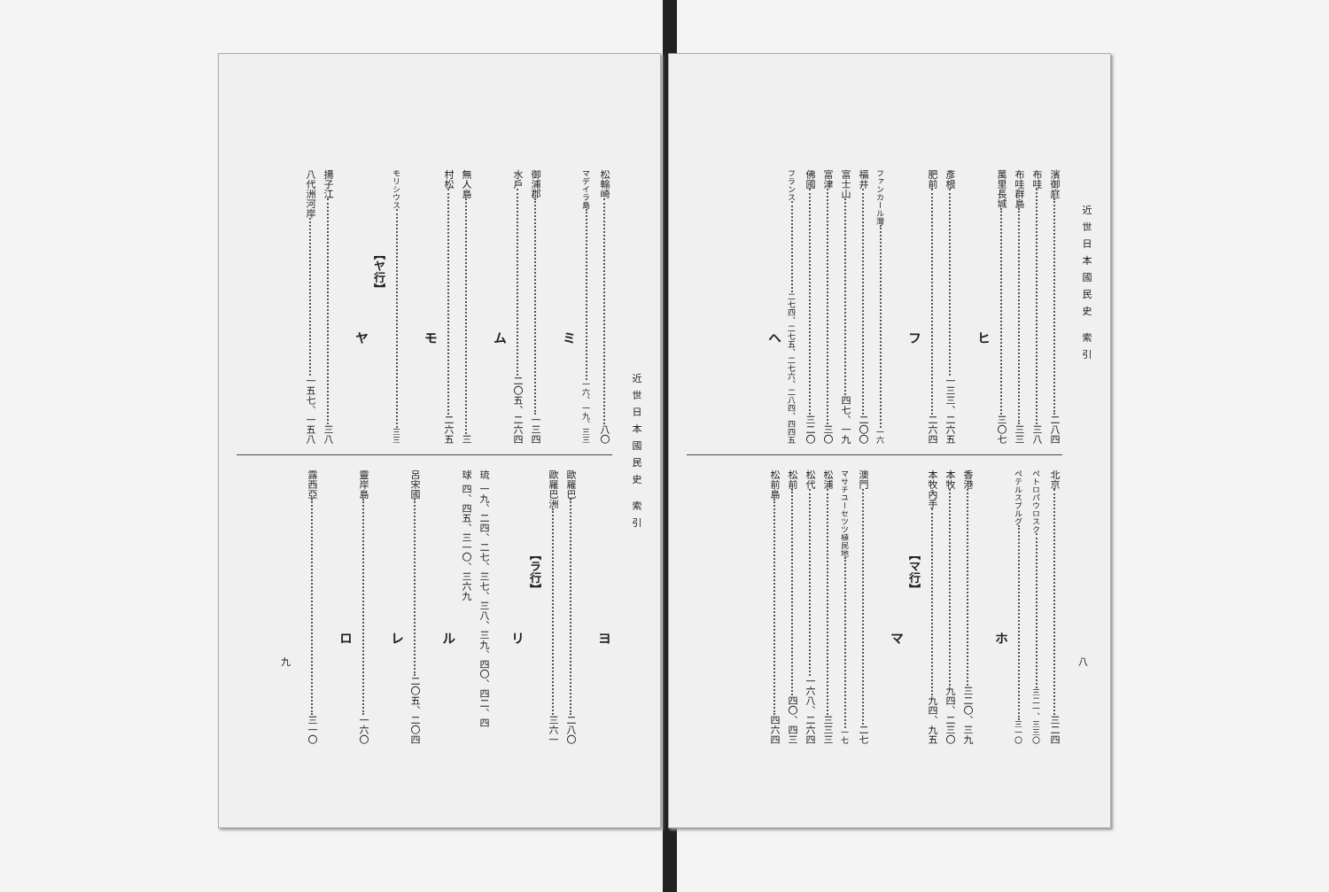近世日本國民史 索引
濱御庭 二八四
布哇 三八
布哇群島 三三
萬里長城 三〇七
ヒ
彥根 一三三、二六五
肥前 二六四
フ
ファンカール灣 一六
福井 二〇〇
富士山 四七、一九
富津 三〇
佛國 三二〇
フランス 二七四、二七五、二七六、二八四、四四五
ヘ
北京 三二四
ペトロパウロスク 三二一、三三〇
ペテルスブルグ 三一〇
ホ
香港 三二〇、三九
本牧 九四、二三〇
本牧內手 九四、九五
【マ行】
マ
澳門 二七
マサチユーセツツ植民地 一七
松浦 三三三
松代 一六八、二六四
松前 四〇、四三
松前島 四六四
八
近世日本國民史 索引
松輪崎 八〇
マデイラ島 一六、一九、三三
ミ
御浦郡 一三四
水戶 二〇五、二六四
ム
無人島 三
村松 二六五
モ
モリシウス 三三
【ヤ行】
ヤ
揚子江 三八
八代洲河岸 一五七、一五八
ヨ
歐羅巴 二八〇
歐羅巴洲 三六一
【ラ行】
リ
琉球 一九、二四、二七、三七、三八、三九、四〇、四二、四四、四五、三一〇、三六九
ル
呂宋國 二〇五、二〇四
レ
靈岸島 一六〇
ロ
露西亞 三一〇
九